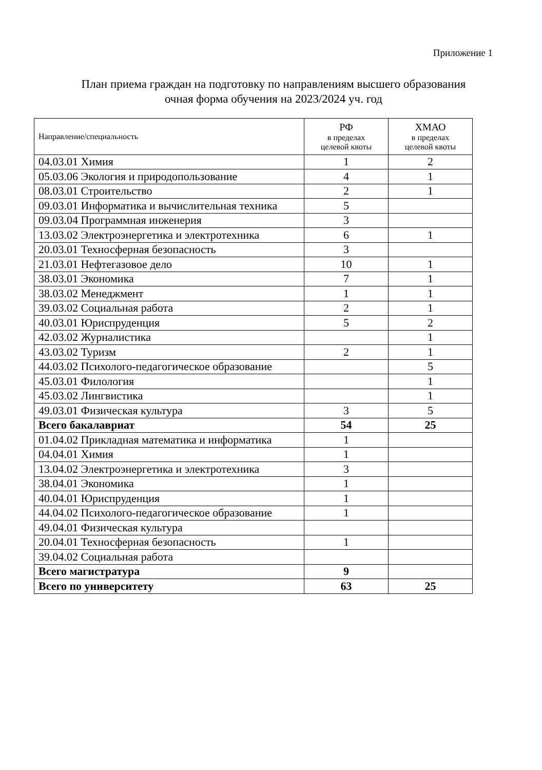Приложение 1
План приема граждан на подготовку по направлениям высшего образования
очная форма обучения на 2023/2024 уч. год
| Направление/специальность | РФ в пределах целевой квоты | ХМАО в пределах целевой квоты |
| 04.03.01 Химия | 1 | 2 |
| 05.03.06 Экология и природопользование | 4 | 1 |
| 08.03.01 Строительство | 2 | 1 |
| 09.03.01 Информатика и вычислительная техника | 5 | |
| 09.03.04 Программная инженерия | 3 | |
| 13.03.02 Электроэнергетика и электротехника | 6 | 1 |
| 20.03.01 Техносферная безопасность | 3 | |
| 21.03.01 Нефтегазовое дело | 10 | 1 |
| 38.03.01 Экономика | 7 | 1 |
| 38.03.02 Менеджмент | 1 | 1 |
| 39.03.02 Социальная работа | 2 | 1 |
| 40.03.01 Юриспруденция | 5 | 2 |
| 42.03.02 Журналистика | | 1 |
| 43.03.02 Туризм | 2 | 1 |
| 44.03.02 Психолого-педагогическое образование | | 5 |
| 45.03.01 Филология | | 1 |
| 45.03.02 Лингвистика | | 1 |
| 49.03.01 Физическая культура | 3 | 5 |
| Всего бакалавриат | 54 | 25 |
| 01.04.02 Прикладная математика и информатика | 1 | |
| 04.04.01 Химия | 1 | |
| 13.04.02 Электроэнергетика и электротехника | 3 | |
| 38.04.01 Экономика | 1 | |
| 40.04.01 Юриспруденция | 1 | |
| 44.04.02 Психолого-педагогическое образование | 1 | |
| 49.04.01 Физическая культура | | |
| 20.04.01 Техносферная безопасность | 1 | |
| 39.04.02 Социальная работа | | |
| Всего магистратура | 9 | |
| Всего по университету | 63 | 25 |